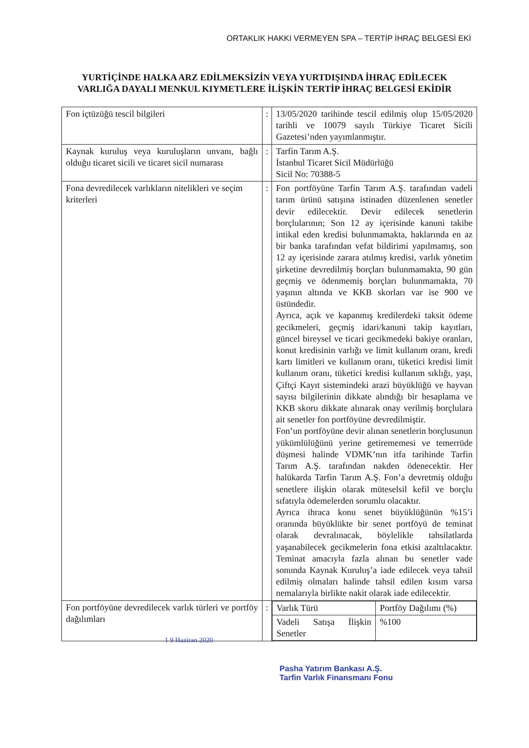ORTAKLIK HAKKI VERMEYEN SPA – TERTİP İHRAÇ BELGESİ EKİ
YURTİÇİNDE HALKA ARZ EDİLMEKSİZİN VEYA YURTDIŞINDA İHRAÇ EDİLECEK
VARLIĞA DAYALI MENKUL KIYMETLERE İLİŞKİN TERTİP İHRAÇ BELGESİ EKİDİR
| Fon içtüzüğü tescil bilgileri | : | 13/05/2020 tarihinde tescil edilmiş olup 15/05/2020 tarihli ve 10079 sayılı Türkiye Ticaret Sicili Gazetesi’nden yayımlanmıştır. |
| Kaynak kuruluş veya kuruluşların unvanı, bağlı olduğu ticaret sicili ve ticaret sicil numarası | : | Tarfin Tarım A.Ş. İstanbul Ticaret Sicil Müdürlüğü Sicil No: 70388-5 |
| Fona devredilecek varlıkların nitelikleri ve seçim kriterleri | : | Fon portföyüne Tarfin Tarım A.Ş. tarafından vadeli tarım ürünü satışına istinaden düzenlenen senetler devir edilecektir. Devir edilecek senetlerin borçlularının; Son 12 ay içerisinde kanuni takibe intikal eden kredisi bulunmamakta, haklarında en az bir banka tarafından vefat bildirimi yapılmamış, son 12 ay içerisinde zarara atılmış kredisi, varlık yönetim şirketine devredilmiş borçları bulunmamakta, 90 gün geçmiş ve ödenmemiş borçları bulunmamakta, 70 yaşının altında ve KKB skorları var ise 900 ve üstündedir. Ayrıca, açık ve kapanmış kredilerdeki taksit ödeme gecikmeleri, geçmiş idari/kanuni takip kayıtları, güncel bireysel ve ticari gecikmedeki bakiye oranları, konut kredisinin varlığı ve limit kullanım oranı, kredi kartı limitleri ve kullanım oranı, tüketici kredisi limit kullanım oranı, tüketici kredisi kullanım sıklığı, yaşı, Çiftçi Kayıt sistemindeki arazi büyüklüğü ve hayvan sayısı bilgilerinin dikkate alındığı bir hesaplama ve KKB skoru dikkate alınarak onay verilmiş borçlulara ait senetler fon portföyüne devredilmiştir. Fon’un portföyüne devir alınan senetlerin borçlusunun yükümlülüğünü yerine getirememesi ve temerrüde düşmesi halinde VDMK’nın itfa tarihinde Tarfin Tarım A.Ş. tarafından nakden ödenecektir. Her halükarda Tarfin Tarım A.Ş. Fon’a devretmiş olduğu senetlere ilişkin olarak müteselsil kefil ve borçlu sıfatıyla ödemelerden sorumlu olacaktır. Ayrıca ihraca konu senet büyüklüğünün %15’i oranında büyüklükte bir senet portföyü de teminat olarak devralınacak, böylelikle tahsilatlarda yaşanabilecek gecikmelerin fona etkisi azaltılacaktır. Teminat amacıyla fazla alınan bu senetler vade sonunda Kaynak Kuruluş’a iade edilecek veya tahsil edilmiş olmaları halinde tahsil edilen kısım varsa nemalarıyla birlikte nakit olarak iade edilecektir. |
| Fon portföyüne devredilecek varlık türleri ve portföy dağılımları | : | / Varlık Türü / Portföy Dağılımı (%) / / Vadeli Satışa İlişkin Senetler / %100 / |
1 9 Haziran 2020
Pasha Yatırım Bankası A.Ş.
Tarfin Varlık Finansmanı Fonu